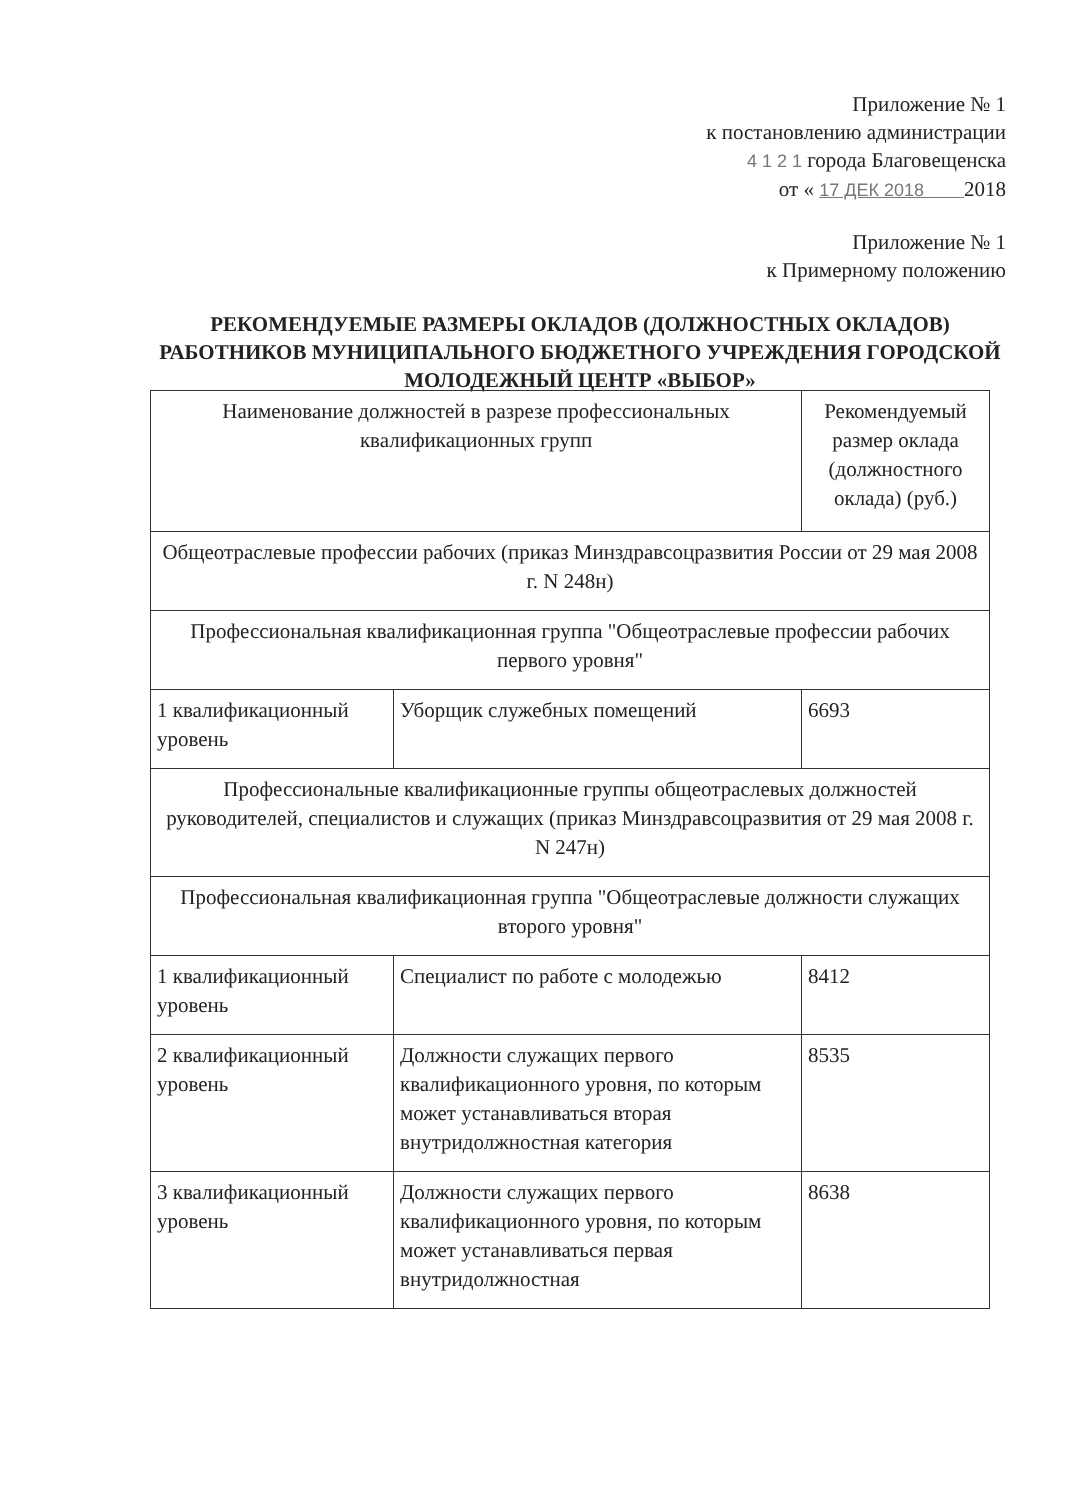Приложение № 1
к постановлению администрации
4 1 2 1 города Благовещенска
от « 17 ДЕК 2018 2018
Приложение № 1
к Примерному положению
РЕКОМЕНДУЕМЫЕ РАЗМЕРЫ ОКЛАДОВ (ДОЛЖНОСТНЫХ ОКЛАДОВ) РАБОТНИКОВ МУНИЦИПАЛЬНОГО БЮДЖЕТНОГО УЧРЕЖДЕНИЯ ГОРОДСКОЙ МОЛОДЕЖНЫЙ ЦЕНТР «ВЫБОР»
| Наименование должностей в разрезе профессиональных квалификационных групп | | Рекомендуемый размер оклада (должностного оклада) (руб.) |
| --- | --- | --- |
| Общеотраслевые профессии рабочих (приказ Минздравсоцразвития России от 29 мая 2008 г. N 248н) | | |
| Профессиональная квалификационная группа "Общеотраслевые профессии рабочих первого уровня" | | |
| 1 квалификационный уровень | Уборщик служебных помещений | 6693 |
| Профессиональные квалификационные группы общеотраслевых должностей руководителей, специалистов и служащих (приказ Минздравсоцразвития от 29 мая 2008 г. N 247н) | | |
| Профессиональная квалификационная группа "Общеотраслевые должности служащих второго уровня" | | |
| 1 квалификационный уровень | Специалист по работе с молодежью | 8412 |
| 2 квалификационный уровень | Должности служащих первого квалификационного уровня, по которым может устанавливаться вторая внутридолжностная категория | 8535 |
| 3 квалификационный уровень | Должности служащих первого квалификационного уровня, по которым может устанавливаться первая внутридолжностная | 8638 |